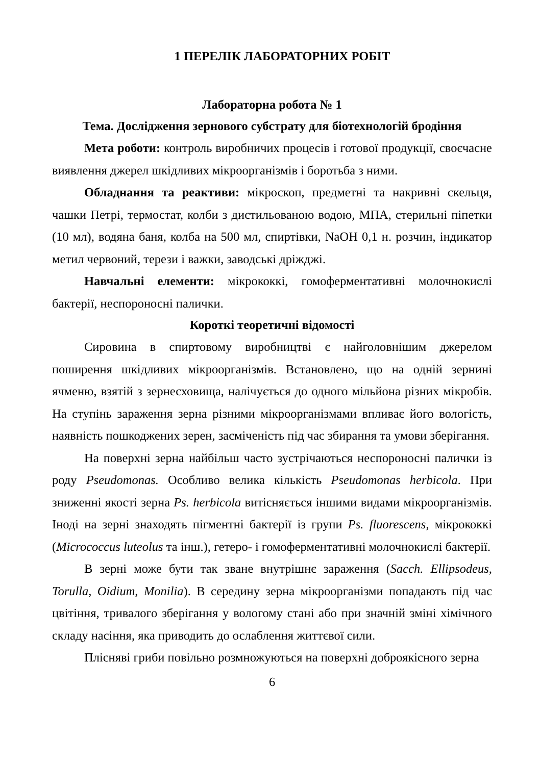1 ПЕРЕЛІК ЛАБОРАТОРНИХ РОБІТ
Лабораторна робота № 1
Тема. Дослідження зернового субстрату для біотехнологій бродіння
Мета роботи: контроль виробничих процесів і готової продукції, своєчасне виявлення джерел шкідливих мікроорганізмів і боротьба з ними.
Обладнання та реактиви: мікроскоп, предметні та накривні скельця, чашки Петрі, термостат, колби з дистильованою водою, МПА, стерильні піпетки (10 мл), водяна баня, колба на 500 мл, спиртівки, NaOH 0,1 н. розчин, індикатор метил червоний, терези і важки, заводські дріжджі.
Навчальні елементи: мікрококкі, гомоферментативні молочнокислі бактерії, неспороносні палички.
Короткі теоретичні відомості
Сировина в спиртовому виробництві є найголовнішим джерелом поширення шкідливих мікроорганізмів. Встановлено, що на одній зернині ячменю, взятій з зернесховища, налічується до одного мільйона різних мікробів. На ступінь зараження зерна різними мікроорганізмами впливає його вологість, наявність пошкоджених зерен, засміченість під час збирання та умови зберігання.
На поверхні зерна найбільш часто зустрічаються неспороносні палички із роду Pseudomonas. Особливо велика кількість Pseudomonas herbicola. При зниженні якості зерна Ps. herbicola витісняється іншими видами мікроорганізмів. Іноді на зерні знаходять пігментні бактерії із групи Ps. fluorescens, мікрококкі (Micrococcus luteolus та інш.), гетеро- і гомоферментативні молочнокислі бактерії.
В зерні може бути так зване внутрішнє зараження (Sacch. Ellipsodeus, Torulla, Oidium, Monilia). В середину зерна мікроорганізми попадають під час цвітіння, тривалого зберігання у вологому стані або при значній зміні хімічного складу насіння, яка приводить до ослаблення життєвої сили.
Плісняві гриби повільно розмножуються на поверхні доброякісного зерна
6